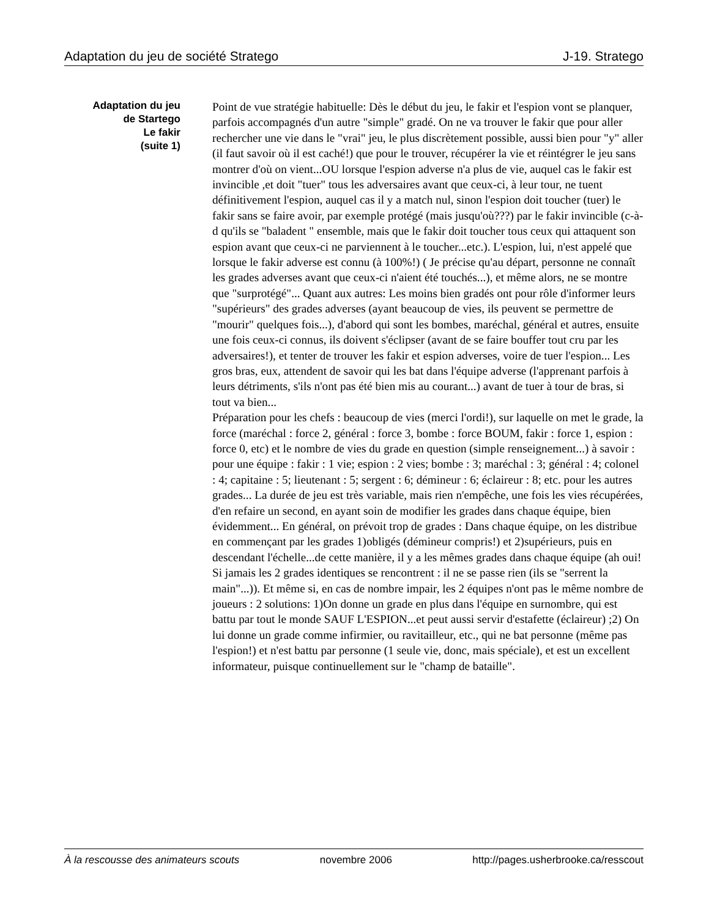Adaptation du jeu de société Stratego J-19. Stratego
Adaptation du jeu
de Startego
Le fakir
(suite 1)
Point de vue stratégie habituelle: Dès le début du jeu, le fakir et l'espion vont se planquer, parfois accompagnés d'un autre "simple" gradé. On ne va trouver le fakir que pour aller rechercher une vie dans le "vrai" jeu, le plus discrètement possible, aussi bien pour "y" aller (il faut savoir où il est caché!) que pour le trouver, récupérer la vie et réintégrer le jeu sans montrer d'où on vient...OU lorsque l'espion adverse n'a plus de vie, auquel cas le fakir est invincible ,et doit "tuer" tous les adversaires avant que ceux-ci, à leur tour, ne tuent définitivement l'espion, auquel cas il y a match nul, sinon l'espion doit toucher (tuer) le fakir sans se faire avoir, par exemple protégé (mais jusqu'où???) par le fakir invincible (c-à-d qu'ils se "baladent " ensemble, mais que le fakir doit toucher tous ceux qui attaquent son espion avant que ceux-ci ne parviennent à le toucher...etc.). L'espion, lui, n'est appelé que lorsque le fakir adverse est connu (à 100%!) ( Je précise qu'au départ, personne ne connaît les grades adverses avant que ceux-ci n'aient été touchés...), et même alors, ne se montre que "surprotégé"... Quant aux autres: Les moins bien gradés ont pour rôle d'informer leurs "supérieurs" des grades adverses (ayant beaucoup de vies, ils peuvent se permettre de "mourir" quelques fois...), d'abord qui sont les bombes, maréchal, général et autres, ensuite une fois ceux-ci connus, ils doivent s'éclipser (avant de se faire bouffer tout cru par les adversaires!), et tenter de trouver les fakir et espion adverses, voire de tuer l'espion... Les gros bras, eux, attendent de savoir qui les bat dans l'équipe adverse (l'apprenant parfois à leurs détriments, s'ils n'ont pas été bien mis au courant...) avant de tuer à tour de bras, si tout va bien...
Préparation pour les chefs : beaucoup de vies (merci l'ordi!), sur laquelle on met le grade, la force (maréchal : force 2, général : force 3, bombe : force BOUM, fakir : force 1, espion : force 0, etc) et le nombre de vies du grade en question (simple renseignement...) à savoir : pour une équipe : fakir : 1 vie; espion : 2 vies; bombe : 3; maréchal : 3; général : 4; colonel : 4; capitaine : 5; lieutenant : 5; sergent : 6; démineur : 6; éclaireur : 8; etc. pour les autres grades... La durée de jeu est très variable, mais rien n'empêche, une fois les vies récupérées, d'en refaire un second, en ayant soin de modifier les grades dans chaque équipe, bien évidemment... En général, on prévoit trop de grades : Dans chaque équipe, on les distribue en commençant par les grades 1)obligés (démineur compris!) et 2)supérieurs, puis en descendant l'échelle...de cette manière, il y a les mêmes grades dans chaque équipe (ah oui! Si jamais les 2 grades identiques se rencontrent : il ne se passe rien (ils se "serrent la main"...)). Et même si, en cas de nombre impair, les 2 équipes n'ont pas le même nombre de joueurs : 2 solutions: 1)On donne un grade en plus dans l'équipe en surnombre, qui est battu par tout le monde SAUF L'ESPION...et peut aussi servir d'estafette (éclaireur) ;2) On lui donne un grade comme infirmier, ou ravitailleur, etc., qui ne bat personne (même pas l'espion!) et n'est battu par personne (1 seule vie, donc, mais spéciale), et est un excellent informateur, puisque continuellement sur le "champ de bataille".
À la rescousse des animateurs scouts novembre 2006 http://pages.usherbrooke.ca/resscout